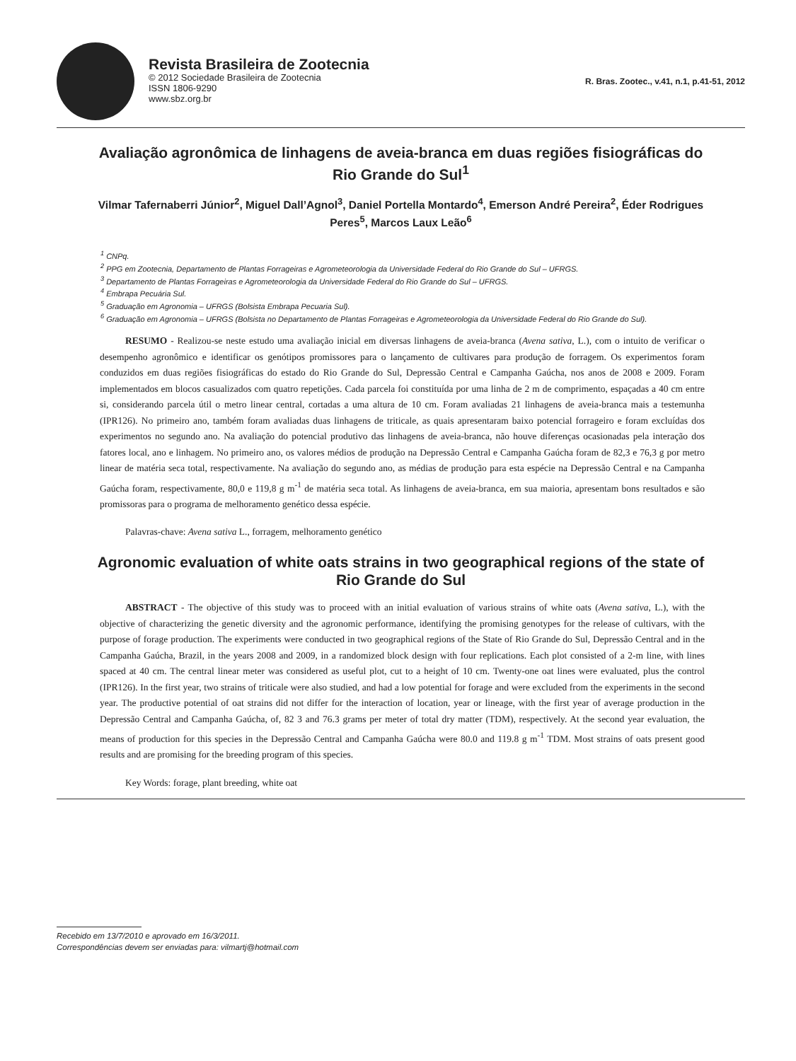Revista Brasileira de Zootecnia
© 2012 Sociedade Brasileira de Zootecnia
ISSN 1806-9290
www.sbz.org.br
R. Bras. Zootec., v.41, n.1, p.41-51, 2012
Avaliação agronômica de linhagens de aveia-branca em duas regiões fisiográficas do Rio Grande do Sul<sup>1</sup>
Vilmar Tafernaberri Júnior<sup>2</sup>, Miguel Dall’Agnol<sup>3</sup>, Daniel Portella Montardo<sup>4</sup>, Emerson André Pereira<sup>2</sup>, Éder Rodrigues Peres<sup>5</sup>, Marcos Laux Leão<sup>6</sup>
<sup>1</sup> CNPq.
<sup>2</sup> PPG em Zootecnia, Departamento de Plantas Forrageiras e Agrometeorologia da Universidade Federal do Rio Grande do Sul – UFRGS.
<sup>3</sup> Departamento de Plantas Forrageiras e Agrometeorologia da Universidade Federal do Rio Grande do Sul – UFRGS.
<sup>4</sup> Embrapa Pecuária Sul.
<sup>5</sup> Graduação em Agronomia – UFRGS (Bolsista Embrapa Pecuaria Sul).
<sup>6</sup> Graduação em Agronomia – UFRGS (Bolsista no Departamento de Plantas Forrageiras e Agrometeorologia da Universidade Federal do Rio Grande do Sul).
RESUMO - Realizou-se neste estudo uma avaliação inicial em diversas linhagens de aveia-branca (Avena sativa, L.), com o intuito de verificar o desempenho agronômico e identificar os genótipos promissores para o lançamento de cultivares para produção de forragem. Os experimentos foram conduzidos em duas regiões fisiográficas do estado do Rio Grande do Sul, Depressão Central e Campanha Gaúcha, nos anos de 2008 e 2009. Foram implementados em blocos casualizados com quatro repetições. Cada parcela foi constituída por uma linha de 2 m de comprimento, espaçadas a 40 cm entre si, considerando parcela útil o metro linear central, cortadas a uma altura de 10 cm. Foram avaliadas 21 linhagens de aveia-branca mais a testemunha (IPR126). No primeiro ano, também foram avaliadas duas linhagens de triticale, as quais apresentaram baixo potencial forrageiro e foram excluídas dos experimentos no segundo ano. Na avaliação do potencial produtivo das linhagens de aveia-branca, não houve diferenças ocasionadas pela interação dos fatores local, ano e linhagem. No primeiro ano, os valores médios de produção na Depressão Central e Campanha Gaúcha foram de 82,3 e 76,3 g por metro linear de matéria seca total, respectivamente. Na avaliação do segundo ano, as médias de produção para esta espécie na Depressão Central e na Campanha Gaúcha foram, respectivamente, 80,0 e 119,8 g m<sup>-1</sup> de matéria seca total. As linhagens de aveia-branca, em sua maioria, apresentam bons resultados e são promissoras para o programa de melhoramento genético dessa espécie.
Palavras-chave: Avena sativa L., forragem, melhoramento genético
Agronomic evaluation of white oats strains in two geographical regions of the state of Rio Grande do Sul
ABSTRACT - The objective of this study was to proceed with an initial evaluation of various strains of white oats (Avena sativa, L.), with the objective of characterizing the genetic diversity and the agronomic performance, identifying the promising genotypes for the release of cultivars, with the purpose of forage production. The experiments were conducted in two geographical regions of the State of Rio Grande do Sul, Depressão Central and in the Campanha Gaúcha, Brazil, in the years 2008 and 2009, in a randomized block design with four replications. Each plot consisted of a 2-m line, with lines spaced at 40 cm. The central linear meter was considered as useful plot, cut to a height of 10 cm. Twenty-one oat lines were evaluated, plus the control (IPR126). In the first year, two strains of triticale were also studied, and had a low potential for forage and were excluded from the experiments in the second year. The productive potential of oat strains did not differ for the interaction of location, year or lineage, with the first year of average production in the Depressão Central and Campanha Gaúcha, of, 82 3 and 76.3 grams per meter of total dry matter (TDM), respectively. At the second year evaluation, the means of production for this species in the Depressão Central and Campanha Gaúcha were 80.0 and 119.8 g m<sup>-1</sup> TDM. Most strains of oats present good results and are promising for the breeding program of this species.
Key Words: forage, plant breeding, white oat
Recebido em 13/7/2010 e aprovado em 16/3/2011.
Correspondências devem ser enviadas para: vilmartj@hotmail.com